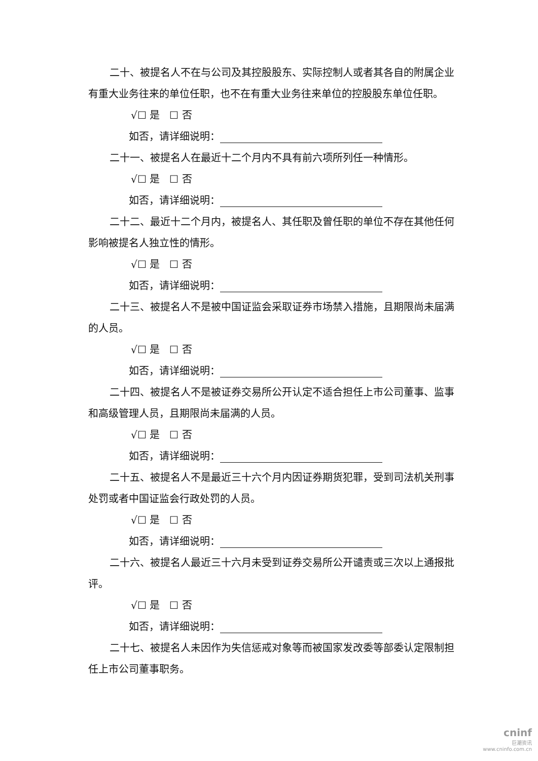二十、被提名人不在与公司及其控股股东、实际控制人或者其各自的附属企业有重大业务往来的单位任职，也不在有重大业务往来单位的控股股东单位任职。
√☐ 是 ☐ 否
如否，请详细说明：
二十一、被提名人在最近十二个月内不具有前六项所列任一种情形。
√☐ 是 ☐ 否
如否，请详细说明：
二十二、最近十二个月内，被提名人、其任职及曾任职的单位不存在其他任何影响被提名人独立性的情形。
√☐ 是 ☐ 否
如否，请详细说明：
二十三、被提名人不是被中国证监会采取证券市场禁入措施，且期限尚未届满的人员。
√☐ 是 ☐ 否
如否，请详细说明：
二十四、被提名人不是被证券交易所公开认定不适合担任上市公司董事、监事和高级管理人员，且期限尚未届满的人员。
√☐ 是 ☐ 否
如否，请详细说明：
二十五、被提名人不是最近三十六个月内因证券期货犯罪，受到司法机关刑事处罚或者中国证监会行政处罚的人员。
√☐ 是 ☐ 否
如否，请详细说明：
二十六、被提名人最近三十六月未受到证券交易所公开谴责或三次以上通报批评。
√☐ 是 ☐ 否
如否，请详细说明：
二十七、被提名人未因作为失信惩戒对象等而被国家发改委等部委认定限制担任上市公司董事职务。
cninf
巨潮资讯
www.cninfo.com.cn